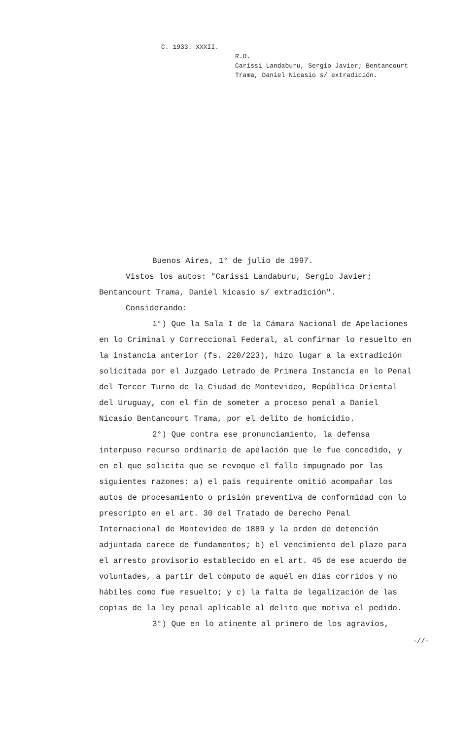C. 1933. XXXII.
R.O.
Carissi Landaburu, Sergio Javier; Bentancourt Trama, Daniel Nicasio s/ extradición.
Buenos Aires, 1° de julio de 1997.
Vistos los autos: "Carissi Landaburu, Sergio Javier; Bentancourt Trama, Daniel Nicasio s/ extradición".
Considerando:
1°) Que la Sala I de la Cámara Nacional de Apelaciones en lo Criminal y Correccional Federal, al confirmar lo resuelto en la instancia anterior (fs. 220/223), hizo lugar a la extradición solicitada por el Juzgado Letrado de Primera Instancia en lo Penal del Tercer Turno de la Ciudad de Montevideo, República Oriental del Uruguay, con el fin de someter a proceso penal a Daniel Nicasio Bentancourt Trama, por el delito de homicidio.
2°) Que contra ese pronunciamiento, la defensa interpuso recurso ordinario de apelación que le fue concedido, y en el que solicita que se revoque el fallo impugnado por las siguientes razones: a) el país requirente omitió acompañar los autos de procesamiento o prisión preventiva de conformidad con lo prescripto en el art. 30 del Tratado de Derecho Penal Internacional de Montevideo de 1889 y la orden de detención adjuntada carece de fundamentos; b) el vencimiento del plazo para el arresto provisorio establecido en el art. 45 de ese acuerdo de voluntades, a partir del cómputo de aquél en días corridos y no hábiles como fue resuelto; y c) la falta de legalización de las copias de la ley penal aplicable al delito que motiva el pedido.
3°) Que en lo atinente al primero de los agravios,
-//-